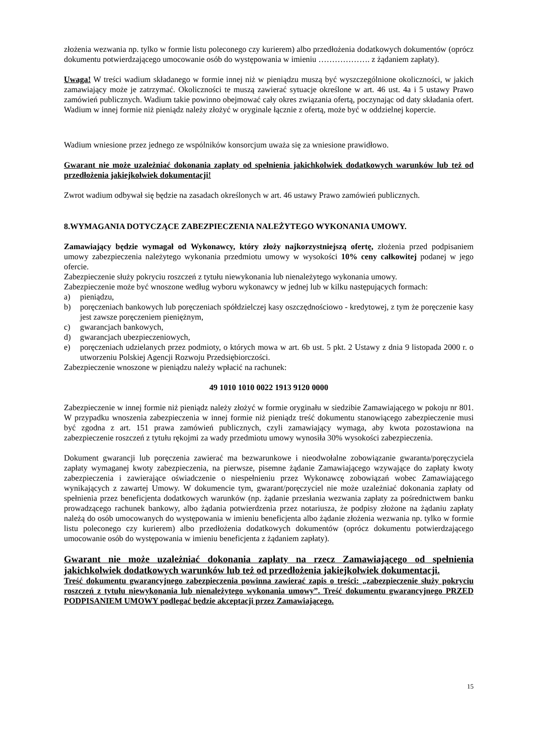złożenia wezwania np. tylko w formie listu poleconego czy kurierem) albo przedłożenia dodatkowych dokumentów (oprócz dokumentu potwierdzającego umocowanie osób do występowania w imieniu ………………. z żądaniem zapłaty).
Uwaga! W treści wadium składanego w formie innej niż w pieniądzu muszą być wyszczególnione okoliczności, w jakich zamawiający może je zatrzymać. Okoliczności te muszą zawierać sytuacje określone w art. 46 ust. 4a i 5 ustawy Prawo zamówień publicznych. Wadium takie powinno obejmować cały okres związania ofertą, poczynając od daty składania ofert. Wadium w innej formie niż pieniądz należy złożyć w oryginale łącznie z ofertą, może być w oddzielnej kopercie.
Wadium wniesione przez jednego ze wspólników konsorcjum uważa się za wniesione prawidłowo.
Gwarant nie może uzależniać dokonania zapłaty od spełnienia jakichkolwiek dodatkowych warunków lub też od przedłożenia jakiejkolwiek dokumentacji!
Zwrot wadium odbywał się będzie na zasadach określonych w art. 46 ustawy Prawo zamówień publicznych.
8.WYMAGANIA DOTYCZĄCE ZABEZPIECZENIA NALEŻYTEGO WYKONANIA UMOWY.
Zamawiający będzie wymagał od Wykonawcy, który złoży najkorzystniejszą ofertę, złożenia przed podpisaniem umowy zabezpieczenia należytego wykonania przedmiotu umowy w wysokości 10% ceny całkowitej podanej w jego ofercie.
Zabezpieczenie służy pokryciu roszczeń z tytułu niewykonania lub nienależytego wykonania umowy.
Zabezpieczenie może być wnoszone według wyboru wykonawcy w jednej lub w kilku następujących formach:
a) pieniądzu,
b) poręczeniach bankowych lub poręczeniach spółdzielczej kasy oszczędnościowo - kredytowej, z tym że poręczenie kasy jest zawsze poręczeniem pieniężnym,
c) gwarancjach bankowych,
d) gwarancjach ubezpieczeniowych,
e) poręczeniach udzielanych przez podmioty, o których mowa w art. 6b ust. 5 pkt. 2 Ustawy z dnia 9 listopada 2000 r. o utworzeniu Polskiej Agencji Rozwoju Przedsiębiorczości.
Zabezpieczenie wnoszone w pieniądzu należy wpłacić na rachunek:
49 1010 1010 0022 1913 9120 0000
Zabezpieczenie w innej formie niż pieniądz należy złożyć w formie oryginału w siedzibie Zamawiającego w pokoju nr 801. W przypadku wnoszenia zabezpieczenia w innej formie niż pieniądz treść dokumentu stanowiącego zabezpieczenie musi być zgodna z art. 151 prawa zamówień publicznych, czyli zamawiający wymaga, aby kwota pozostawiona na zabezpieczenie roszczeń z tytułu rękojmi za wady przedmiotu umowy wynosiła 30% wysokości zabezpieczenia.
Dokument gwarancji lub poręczenia zawierać ma bezwarunkowe i nieodwołalne zobowiązanie gwaranta/poręczyciela zapłaty wymaganej kwoty zabezpieczenia, na pierwsze, pisemne żądanie Zamawiającego wzywające do zapłaty kwoty zabezpieczenia i zawierające oświadczenie o niespełnieniu przez Wykonawcę zobowiązań wobec Zamawiającego wynikających z zawartej Umowy. W dokumencie tym, gwarant/poręczyciel nie może uzależniać dokonania zapłaty od spełnienia przez beneficjenta dodatkowych warunków (np. żądanie przesłania wezwania zapłaty za pośrednictwem banku prowadzącego rachunek bankowy, albo żądania potwierdzenia przez notariusza, że podpisy złożone na żądaniu zapłaty należą do osób umocowanych do występowania w imieniu beneficjenta albo żądanie złożenia wezwania np. tylko w formie listu poleconego czy kurierem) albo przedłożenia dodatkowych dokumentów (oprócz dokumentu potwierdzającego umocowanie osób do występowania w imieniu beneficjenta z żądaniem zapłaty).
Gwarant nie może uzależniać dokonania zapłaty na rzecz Zamawiającego od spełnienia jakichkolwiek dodatkowych warunków lub też od przedłożenia jakiejkolwiek dokumentacji.
Treść dokumentu gwarancyjnego zabezpieczenia powinna zawierać zapis o treści: „zabezpieczenie służy pokryciu roszczeń z tytułu niewykonania lub nienależytego wykonania umowy”. Treść dokumentu gwarancyjnego PRZED PODPISANIEM UMOWY podlegać będzie akceptacji przez Zamawiającego.
15